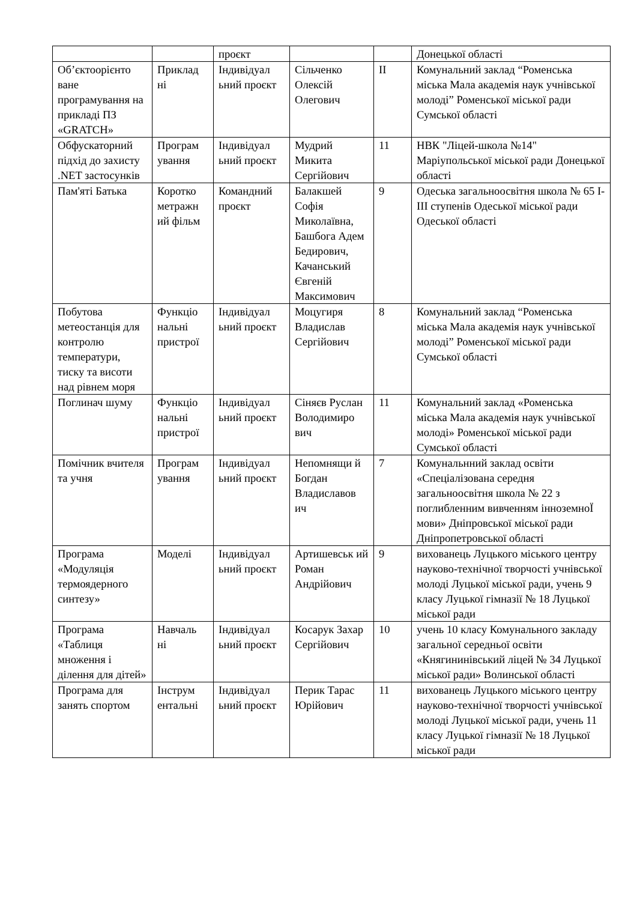| | | проєкт | | | Донецької області |
| Об’єктоорієнто ване програмування на прикладі ПЗ «GRATCH» | Приклад ні | Індивідуал ьний проєкт | Сільченко Олексій Олегович | II | Комунальний заклад “Роменська міська Мала академія наук учнівської молоді” Роменської міської ради Сумської області |
| Обфускаторний підхід до захисту .NET застосунків | Програм ування | Індивідуал ьний проєкт | Мудрий Микита Сергійович | 11 | НВК "Ліцей-школа №14" Маріупольської міської ради Донецької області |
| Пам'яті Батька | Коротко метражн ий фільм | Командний проєкт | Балакшей Софія Миколаївна, Башбога Адем Бедирович, Качанський Євгеній Максимович | 9 | Одеська загальноосвітня школа № 65 I-III ступенів Одеської міської ради Одеської області |
| Побутова метеостанція для контролю температури, тиску та висоти над рівнем моря | Функціо нальні пристрої | Індивідуал ьний проєкт | Моцугиря Владислав Сергійович | 8 | Комунальний заклад “Роменська міська Мала академія наук учнівської молоді” Роменської міської ради Сумської області |
| Поглинач шуму | Функціо нальні пристрої | Індивідуал ьний проєкт | Сіняєв Руслан Володимиро вич | 11 | Комунальний заклад «Роменська міська Мала академія наук учнівської молоді» Роменської міської ради Сумської області |
| Помічник вчителя та учня | Програм ування | Індивідуал ьний проєкт | Непомнящи й Богдан Владиславов ич | 7 | Комунальнний заклад освіти «Спеціалізована середня загальноосвітня школа № 22 з поглибленним вивченням інноземноЇ мови» Дніпровської міської ради Дніпропетровської області |
| Програма «Модуляція термоядерного синтезу» | Моделі | Індивідуал ьний проєкт | Артишевськ ий Роман Андрійович | 9 | вихованець Луцького міського центру науково-технічної творчості учнівської молоді Луцької міської ради, учень 9 класу Луцької гімназії № 18 Луцької міської ради |
| Програма «Таблиця множення і ділення для дітей» | Навчаль ні | Індивідуал ьний проєкт | Косарук Захар Сергійович | 10 | учень 10 класу Комунального закладу загальної середньої освіти «Княгининівський ліцей № 34 Луцької міської ради» Волинської області |
| Програма для занять спортом | Інструм ентальні | Індивідуал ьний проєкт | Перик Тарас Юрійович | 11 | вихованець Луцького міського центру науково-технічної творчості учнівської молоді Луцької міської ради, учень 11 класу Луцької гімназії № 18 Луцької міської ради |